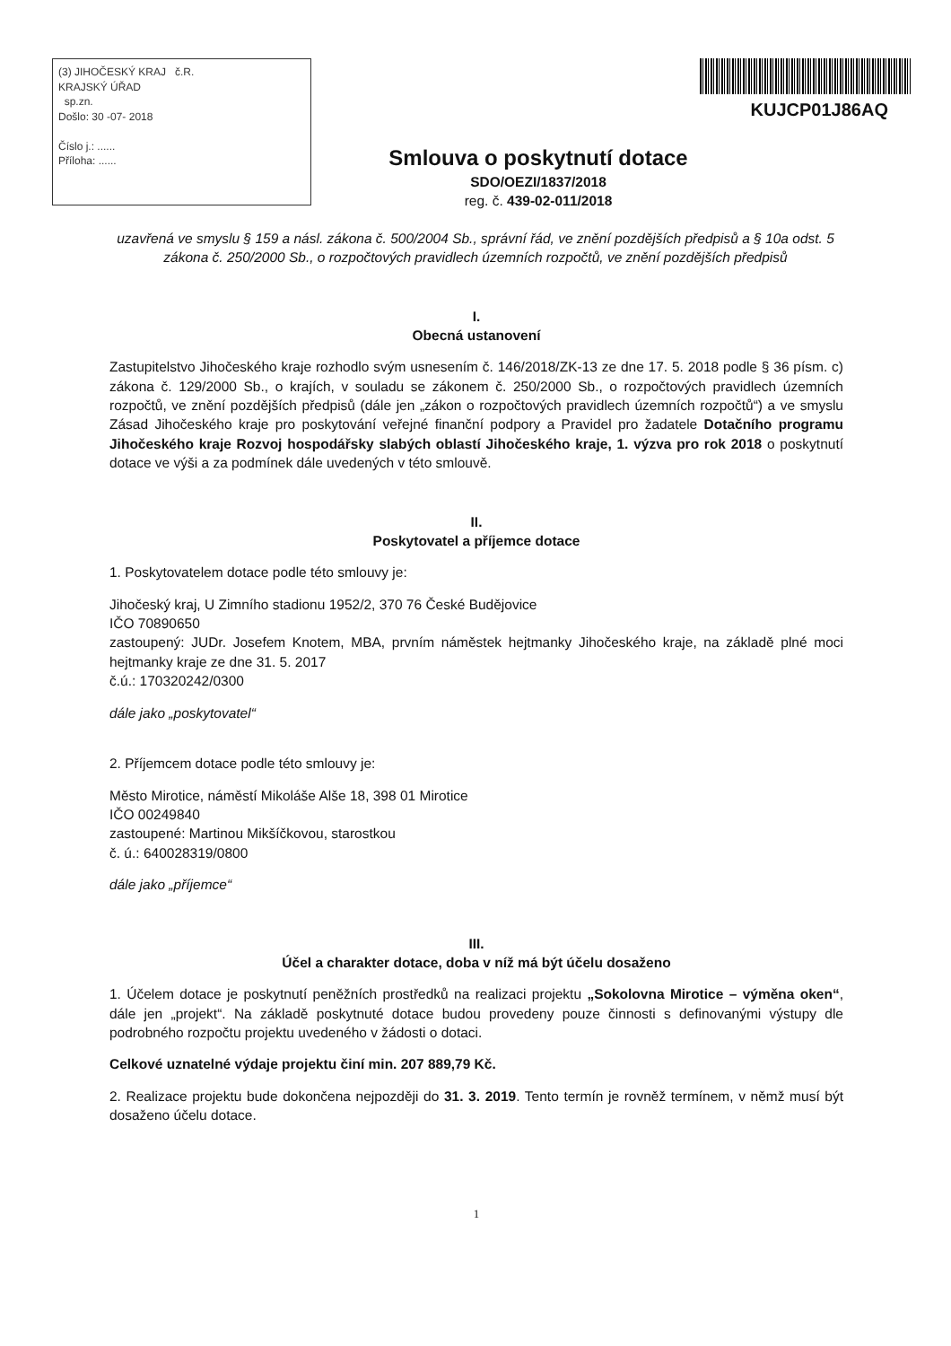(3) JIHOČESKÝ KRAJ č.R.
KRAJSKÝ ÚŘAD
sp.zn.
Došlo: 30 -07- 2018
Číslo j.: ......
Příloha: ......
KUJCP01J86AQ
Smlouva o poskytnutí dotace
SDO/OEZI/1837/2018
reg. č. 439-02-011/2018
uzavřená ve smyslu § 159 a násl. zákona č. 500/2004 Sb., správní řád, ve znění pozdějších předpisů a § 10a odst. 5 zákona č. 250/2000 Sb., o rozpočtových pravidlech územních rozpočtů, ve znění pozdějších předpisů
I.
Obecná ustanovení
Zastupitelstvo Jihočeského kraje rozhodlo svým usnesením č. 146/2018/ZK-13 ze dne 17. 5. 2018 podle § 36 písm. c) zákona č. 129/2000 Sb., o krajích, v souladu se zákonem č. 250/2000 Sb., o rozpočtových pravidlech územních rozpočtů, ve znění pozdějších předpisů (dále jen „zákon o rozpočtových pravidlech územních rozpočtů“) a ve smyslu Zásad Jihočeského kraje pro poskytování veřejné finanční podpory a Pravidel pro žadatele Dotačního programu Jihočeského kraje Rozvoj hospodářsky slabých oblastí Jihočeského kraje, 1. výzva pro rok 2018 o poskytnutí dotace ve výši a za podmínek dále uvedených v této smlouvě.
II.
Poskytovatel a příjemce dotace
1. Poskytovatelem dotace podle této smlouvy je:
Jihočeský kraj, U Zimního stadionu 1952/2, 370 76 České Budějovice
IČO 70890650
zastoupený: JUDr. Josefem Knotem, MBA, prvním náměstek hejtmanky Jihočeského kraje, na základě plné moci hejtmanky kraje ze dne 31. 5. 2017
č.ú.: 170320242/0300
dále jako „poskytovatel“
2. Příjemcem dotace podle této smlouvy je:
Město Mirotice, náměstí Mikoláše Alše 18, 398 01 Mirotice
IČO 00249840
zastoupené: Martinou Mikšíčkovou, starostkou
č. ú.: 640028319/0800
dále jako „příjemce“
III.
Účel a charakter dotace, doba v níž má být účelu dosaženo
1. Účelem dotace je poskytnutí peněžních prostředků na realizaci projektu „Sokolovna Mirotice – výměna oken“, dále jen „projekt“. Na základě poskytnuté dotace budou provedeny pouze činnosti s definovanými výstupy dle podrobného rozpočtu projektu uvedeného v žádosti o dotaci.
Celkové uznatelné výdaje projektu činí min. 207 889,79 Kč.
2. Realizace projektu bude dokončena nejpozději do 31. 3. 2019. Tento termín je rovněž termínem, v němž musí být dosaženo účelu dotace.
1